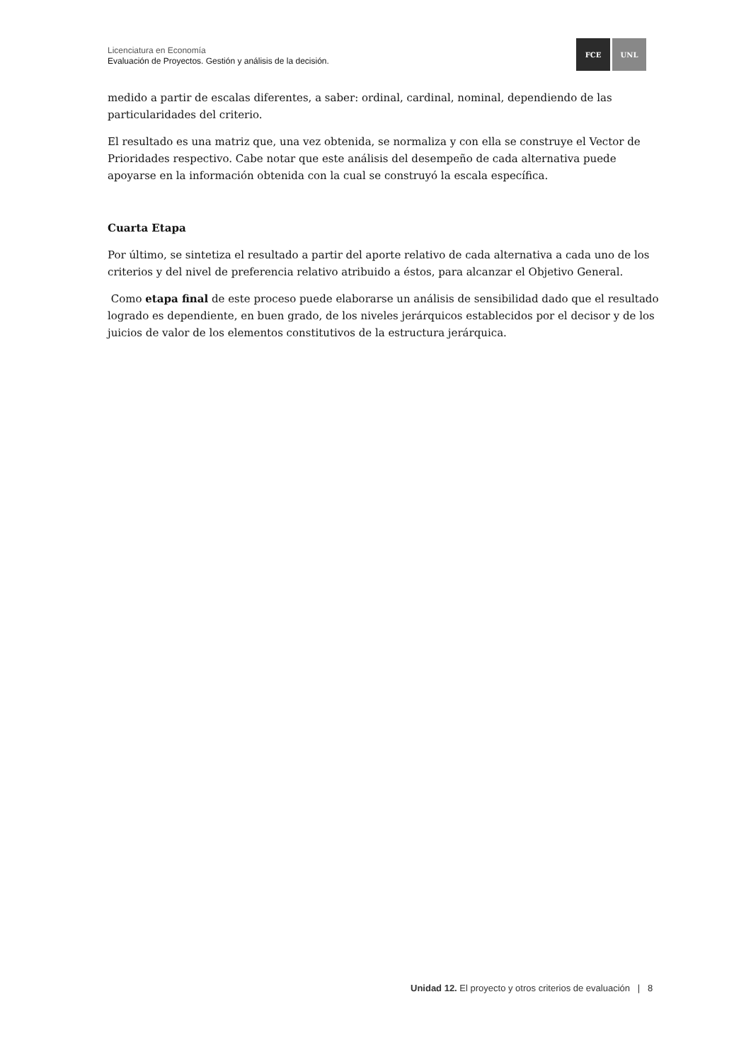Licenciatura en Economía
Evaluación de Proyectos. Gestión y análisis de la decisión.
FCE UNL
medido a partir de escalas diferentes, a saber: ordinal, cardinal, nominal, dependiendo de las particularidades del criterio.
El resultado es una matriz que, una vez obtenida, se normaliza y con ella se construye el Vector de Prioridades respectivo. Cabe notar que este análisis del desempeño de cada alternativa puede apoyarse en la información obtenida con la cual se construyó la escala específica.
Cuarta Etapa
Por último, se sintetiza el resultado a partir del aporte relativo de cada alternativa a cada uno de los criterios y del nivel de preferencia relativo atribuido a éstos, para alcanzar el Objetivo General.
Como etapa final de este proceso puede elaborarse un análisis de sensibilidad dado que el resultado logrado es dependiente, en buen grado, de los niveles jerárquicos establecidos por el decisor y de los juicios de valor de los elementos constitutivos de la estructura jerárquica.
Unidad 12. El proyecto y otros criterios de evaluación | 8